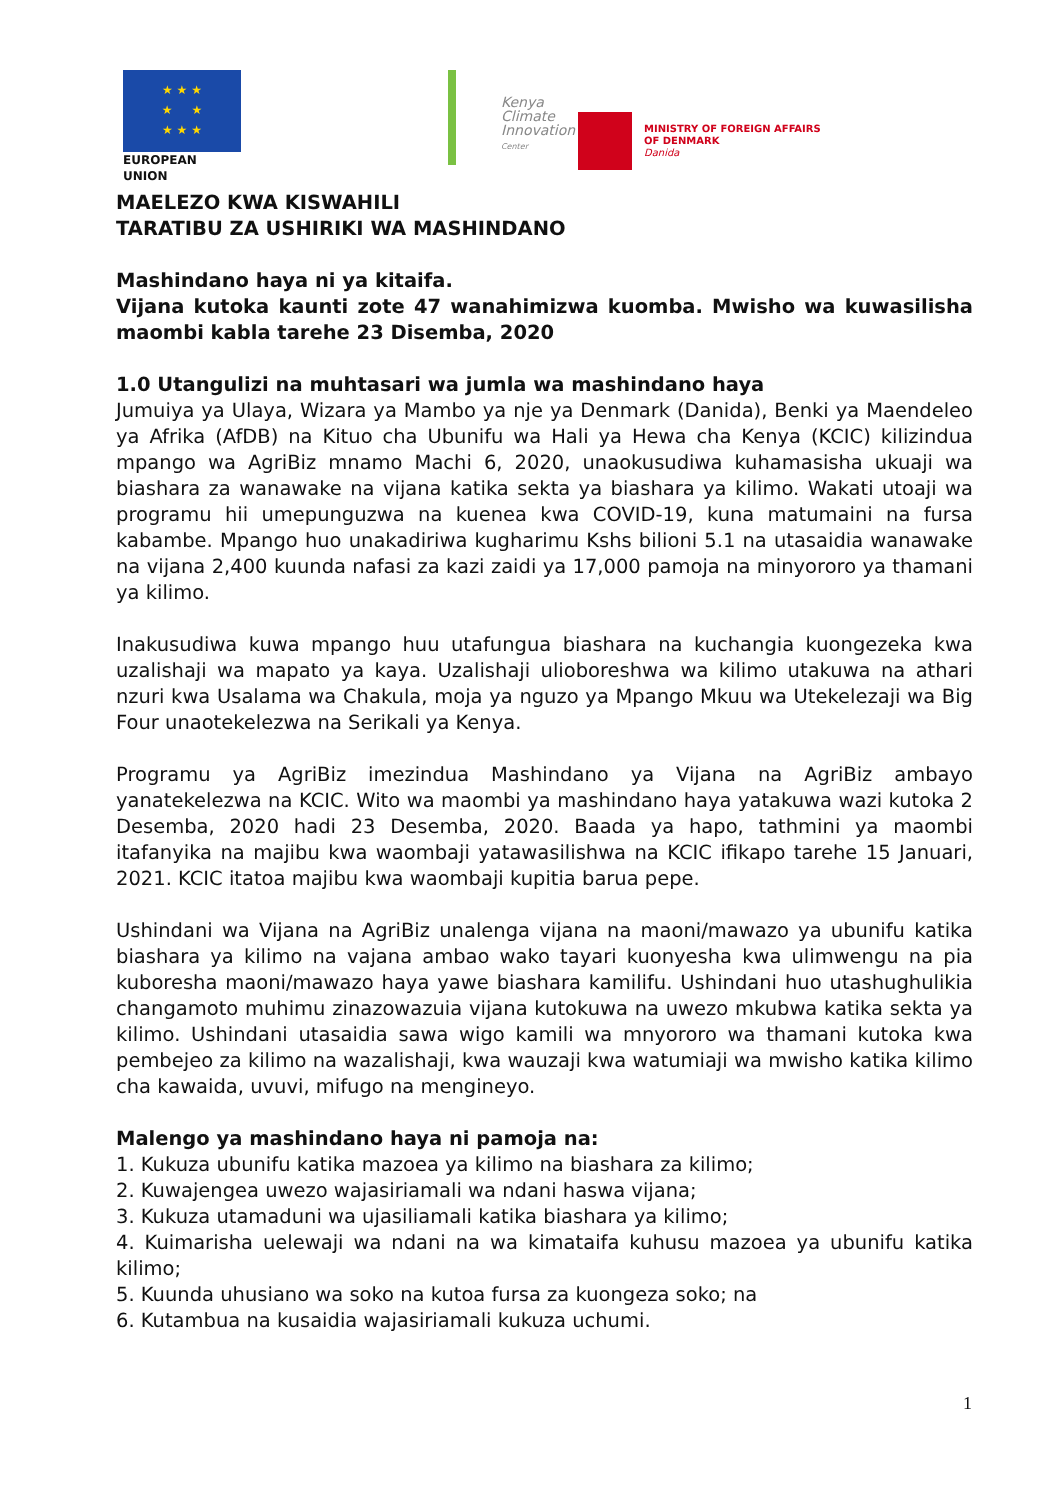★ ★ ★
★ ★
★ ★ ★
EUROPEAN UNION
Kenya
Climate
Innovation
Center
MINISTRY OF FOREIGN AFFAIRS
OF DENMARK
Danida
MAELEZO KWA KISWAHILI
TARATIBU ZA USHIRIKI WA MASHINDANO
Mashindano haya ni ya kitaifa.
Vijana kutoka kaunti zote 47 wanahimizwa kuomba. Mwisho wa kuwasilisha maombi kabla tarehe 23 Disemba, 2020
1.0 Utangulizi na muhtasari wa jumla wa mashindano haya
Jumuiya ya Ulaya, Wizara ya Mambo ya nje ya Denmark (Danida), Benki ya Maendeleo ya Afrika (AfDB) na Kituo cha Ubunifu wa Hali ya Hewa cha Kenya (KCIC) kilizindua mpango wa AgriBiz mnamo Machi 6, 2020, unaokusudiwa kuhamasisha ukuaji wa biashara za wanawake na vijana katika sekta ya biashara ya kilimo. Wakati utoaji wa programu hii umepunguzwa na kuenea kwa COVID-19, kuna matumaini na fursa kabambe. Mpango huo unakadiriwa kugharimu Kshs bilioni 5.1 na utasaidia wanawake na vijana 2,400 kuunda nafasi za kazi zaidi ya 17,000 pamoja na minyororo ya thamani ya kilimo.
Inakusudiwa kuwa mpango huu utafungua biashara na kuchangia kuongezeka kwa uzalishaji wa mapato ya kaya. Uzalishaji ulioboreshwa wa kilimo utakuwa na athari nzuri kwa Usalama wa Chakula, moja ya nguzo ya Mpango Mkuu wa Utekelezaji wa Big Four unaotekelezwa na Serikali ya Kenya.
Programu ya AgriBiz imezindua Mashindano ya Vijana na AgriBiz ambayo yanatekelezwa na KCIC. Wito wa maombi ya mashindano haya yatakuwa wazi kutoka 2 Desemba, 2020 hadi 23 Desemba, 2020. Baada ya hapo, tathmini ya maombi itafanyika na majibu kwa waombaji yatawasilishwa na KCIC ifikapo tarehe 15 Januari, 2021. KCIC itatoa majibu kwa waombaji kupitia barua pepe.
Ushindani wa Vijana na AgriBiz unalenga vijana na maoni/mawazo ya ubunifu katika biashara ya kilimo na vajana ambao wako tayari kuonyesha kwa ulimwengu na pia kuboresha maoni/mawazo haya yawe biashara kamilifu. Ushindani huo utashughulikia changamoto muhimu zinazowazuia vijana kutokuwa na uwezo mkubwa katika sekta ya kilimo. Ushindani utasaidia sawa wigo kamili wa mnyororo wa thamani kutoka kwa pembejeo za kilimo na wazalishaji, kwa wauzaji kwa watumiaji wa mwisho katika kilimo cha kawaida, uvuvi, mifugo na mengineyo.
Malengo ya mashindano haya ni pamoja na:
1. Kukuza ubunifu katika mazoea ya kilimo na biashara za kilimo;
2. Kuwajengea uwezo wajasiriamali wa ndani haswa vijana;
3. Kukuza utamaduni wa ujasiliamali katika biashara ya kilimo;
4. Kuimarisha uelewaji wa ndani na wa kimataifa kuhusu mazoea ya ubunifu katika kilimo;
5. Kuunda uhusiano wa soko na kutoa fursa za kuongeza soko; na
6. Kutambua na kusaidia wajasiriamali kukuza uchumi.
1